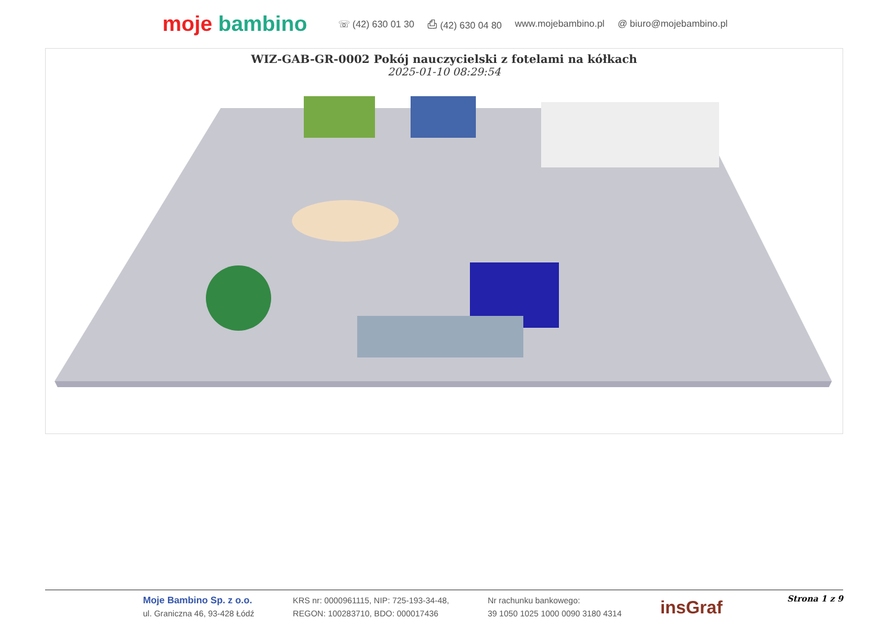moje bambino
☏ (42) 630 01 30 ⎙ (42) 630 04 80 www.mojebambino.pl @ biuro@mojebambino.pl
WIZ-GAB-GR-0002 Pokój nauczycielski z fotelami na kółkach
2025-01-10 08:29:54
Moje Bambino Sp. z o.o.
ul. Graniczna 46, 93-428 Łódź
KRS nr: 0000961115, NIP: 725-193-34-48,
REGON: 100283710, BDO: 000017436
Nr rachunku bankowego:
39 1050 1025 1000 0090 3180 4314
insGraf
Strona 1 z 9